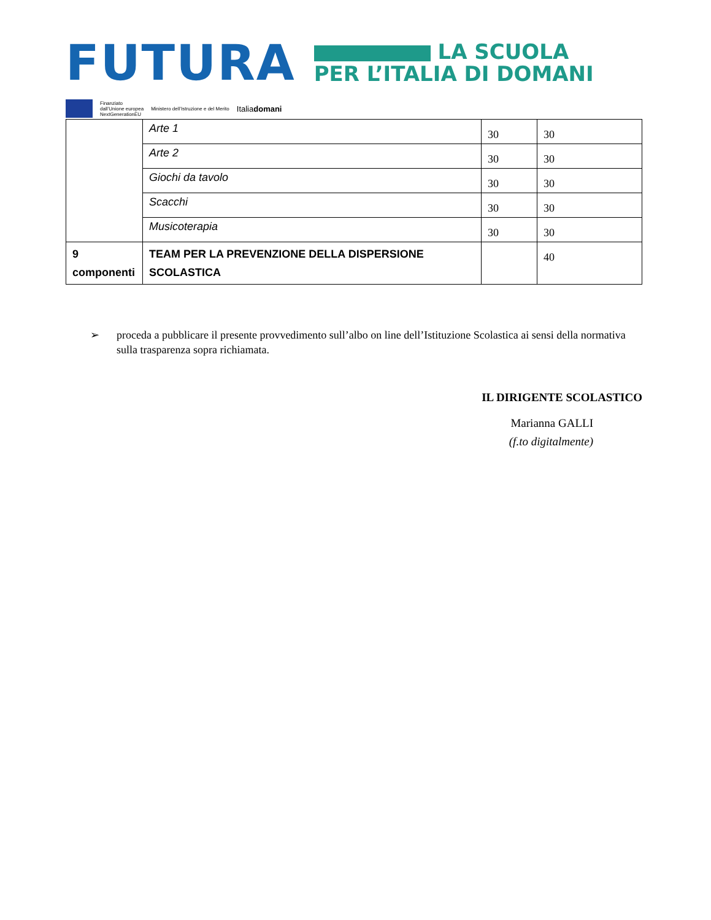FUTURA LA SCUOLA
PER L’ITALIA DI DOMANI
Finanziato
dall’Unione europea
NextGenerationEU Ministero dell’Istruzione e del Merito Italiadomani
| | Arte 1 | 30 | 30 |
| | Arte 2 | 30 | 30 |
| | Giochi da tavolo | 30 | 30 |
| | Scacchi | 30 | 30 |
| | Musicoterapia | 30 | 30 |
| 9 componenti | TEAM PER LA PREVENZIONE DELLA DISPERSIONE SCOLASTICA | | 40 |
➢ proceda a pubblicare il presente provvedimento sull’albo on line dell’Istituzione Scolastica ai sensi della normativa sulla trasparenza sopra richiamata.
IL DIRIGENTE SCOLASTICO
Marianna GALLI
(f.to digitalmente)